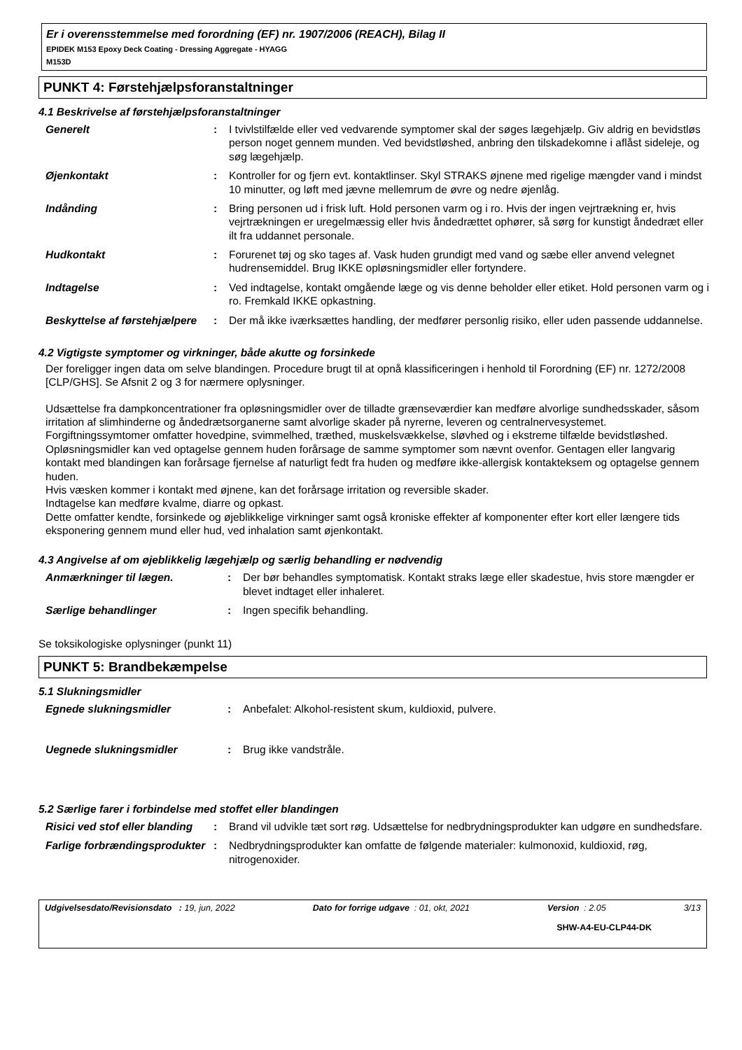Er i overensstemmelse med forordning (EF) nr. 1907/2006 (REACH), Bilag II
EPIDEK M153 Epoxy Deck Coating - Dressing Aggregate - HYAGG
M153D
PUNKT 4: Førstehjælpsforanstaltninger
4.1 Beskrivelse af førstehjælpsforanstaltninger
| Generelt | : | I tvivlstilfælde eller ved vedvarende symptomer skal der søges lægehjælp. Giv aldrig en bevidstløs person noget gennem munden. Ved bevidstløshed, anbring den tilskadekomne i aflåst sideleje, og søg lægehjælp. |
| Øjenkontakt | : | Kontroller for og fjern evt. kontaktlinser. Skyl STRAKS øjnene med rigelige mængder vand i mindst 10 minutter, og løft med jævne mellemrum de øvre og nedre øjenlåg. |
| Indånding | : | Bring personen ud i frisk luft. Hold personen varm og i ro. Hvis der ingen vejrtrækning er, hvis vejrtrækningen er uregelmæssig eller hvis åndedrættet ophører, så sørg for kunstigt åndedræt eller ilt fra uddannet personale. |
| Hudkontakt | : | Forurenet tøj og sko tages af. Vask huden grundigt med vand og sæbe eller anvend velegnet hudrensemiddel. Brug IKKE opløsningsmidler eller fortyndere. |
| Indtagelse | : | Ved indtagelse, kontakt omgående læge og vis denne beholder eller etiket. Hold personen varm og i ro. Fremkald IKKE opkastning. |
| Beskyttelse af førstehjælpere | : | Der må ikke iværksættes handling, der medfører personlig risiko, eller uden passende uddannelse. |
4.2 Vigtigste symptomer og virkninger, både akutte og forsinkede
Der foreligger ingen data om selve blandingen. Procedure brugt til at opnå klassificeringen i henhold til Forordning (EF) nr. 1272/2008 [CLP/GHS]. Se Afsnit 2 og 3 for nærmere oplysninger.
Udsættelse fra dampkoncentrationer fra opløsningsmidler over de tilladte grænseværdier kan medføre alvorlige sundhedsskader, såsom irritation af slimhinderne og åndedrætsorganerne samt alvorlige skader på nyrerne, leveren og centralnervesystemet. Forgiftningssymtomer omfatter hovedpine, svimmelhed, træthed, muskelsvækkelse, sløvhed og i ekstreme tilfælde bevidstløshed.
Opløsningsmidler kan ved optagelse gennem huden forårsage de samme symptomer som nævnt ovenfor. Gentagen eller langvarig kontakt med blandingen kan forårsage fjernelse af naturligt fedt fra huden og medføre ikke-allergisk kontakteksem og optagelse gennem huden.
Hvis væsken kommer i kontakt med øjnene, kan det forårsage irritation og reversible skader.
Indtagelse kan medføre kvalme, diarre og opkast.
Dette omfatter kendte, forsinkede og øjeblikkelige virkninger samt også kroniske effekter af komponenter efter kort eller længere tids eksponering gennem mund eller hud, ved inhalation samt øjenkontakt.
4.3 Angivelse af om øjeblikkelig lægehjælp og særlig behandling er nødvendig
| Anmærkninger til lægen. | : | Der bør behandles symptomatisk. Kontakt straks læge eller skadestue, hvis store mængder er blevet indtaget eller inhaleret. |
| Særlige behandlinger | : | Ingen specifik behandling. |
Se toksikologiske oplysninger (punkt 11)
PUNKT 5: Brandbekæmpelse
5.1 Slukningsmidler
| Egnede slukningsmidler | : | Anbefalet: Alkohol-resistent skum, kuldioxid, pulvere. |
| Uegnede slukningsmidler | : | Brug ikke vandstråle. |
5.2 Særlige farer i forbindelse med stoffet eller blandingen
| Risici ved stof eller blanding | : | Brand vil udvikle tæt sort røg. Udsættelse for nedbrydningsprodukter kan udgøre en sundhedsfare. |
| Farlige forbrændingsprodukter | : | Nedbrydningsprodukter kan omfatte de følgende materialer: kulmonoxid, kuldioxid, røg, nitrogenoxider. |
Udgivelsesdato/Revisionsdato : 19, jun, 2022 Dato for forrige udgave : 01, okt, 2021 Version : 2.05 3/13
SHW-A4-EU-CLP44-DK